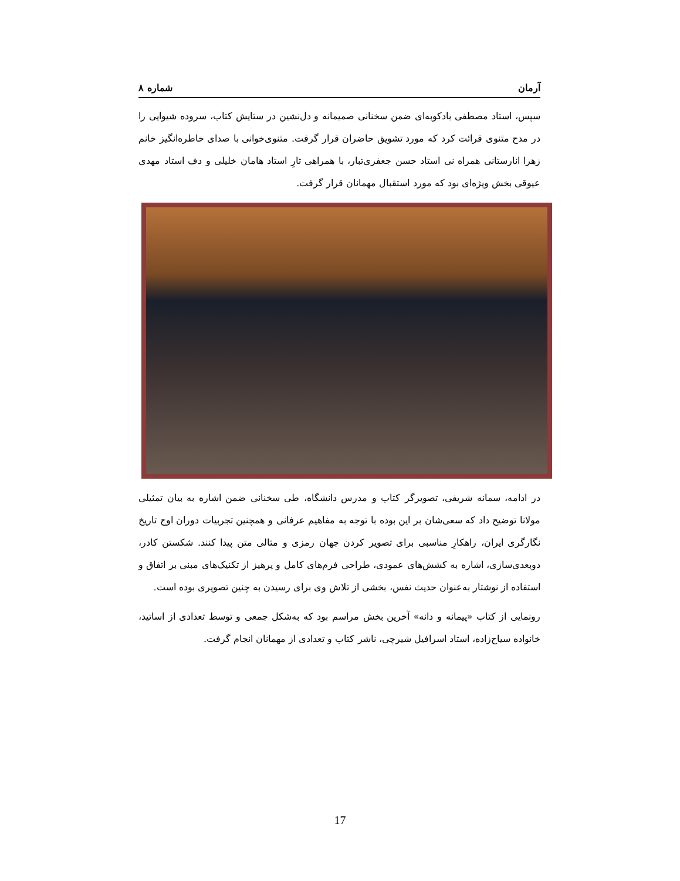آرمان شماره ۸
سپس، استاد مصطفی بادکوبه‌ای ضمن سخنانی صمیمانه و دل‌نشین در ستایش کتاب، سروده شیوایی را در مدح مثنوی قرائت کرد که مورد تشویق حاضران قرار گرفت. مثنوی‌خوانی با صدای خاطره‌انگیز خانم زهرا انارستانی همراه نی استاد حسن جعفری‌تبار، با همراهی تارِ استاد هامان خلیلی و دف استاد مهدی عیوقی بخش ویژه‌ای بود که مورد استقبال مهمانان قرار گرفت.
در ادامه، سمانه شریفی، تصویرگر کتاب و مدرس دانشگاه، طی سخنانی ضمن اشاره به بیان تمثیلی مولانا توضیح داد که سعی‌شان بر این بوده با توجه به مفاهیم عرفانی و همچنین تجربیات دوران اوج تاریخ نگارگری ایران، راهکارِ مناسبی برای تصویر کردن جهان رمزی و مثالی متن پیدا کنند. شکستن کادر، دوبعدی‌سازی، اشاره به کشش‌های عمودی، طراحی فرم‌های کامل و پرهیز از تکنیک‌های مبنی بر اتفاق و استفاده از نوشتار به‌عنوان حدیث نفس، بخشی از تلاش وی برای رسیدن به چنین تصویری بوده است.
رونمایی از کتاب «پیمانه و دانه» آخرین بخش مراسم بود که به‌شکل جمعی و توسط تعدادی از اساتید، خانواده سیاح‌زاده، استاد اسرافیل شیرچی، ناشر کتاب و تعدادی از مهمانان انجام گرفت.
17